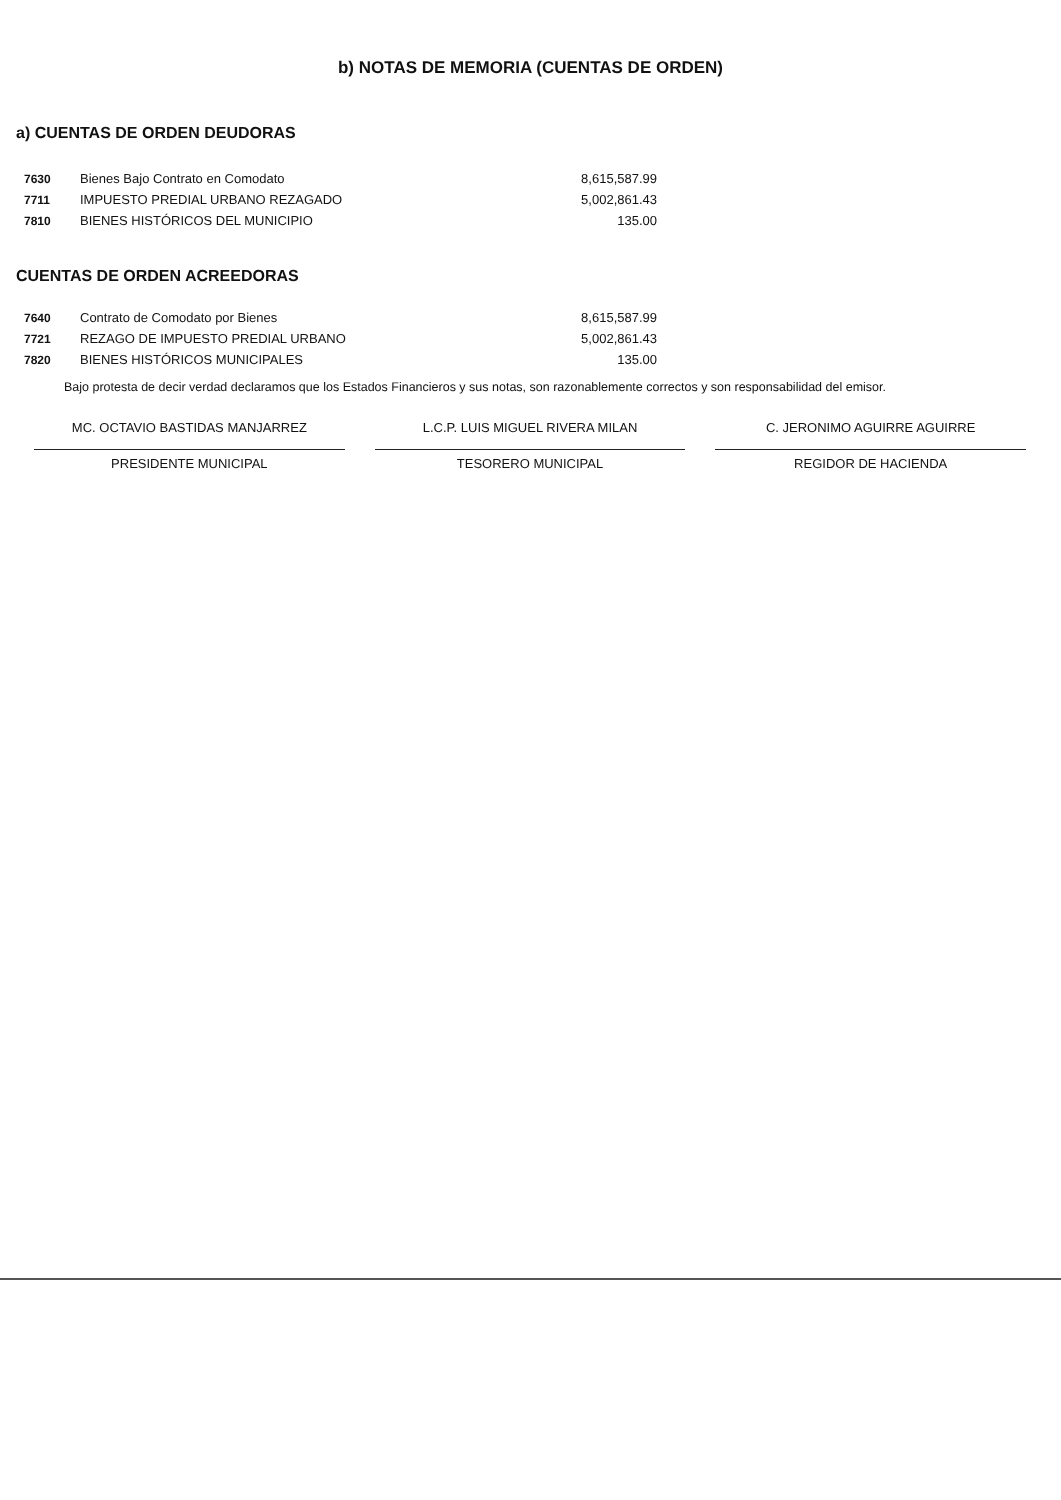b) NOTAS DE MEMORIA (CUENTAS DE ORDEN)
a) CUENTAS DE ORDEN DEUDORAS
| 7630 | Bienes Bajo Contrato en Comodato | 8,615,587.99 |
| 7711 | IMPUESTO PREDIAL URBANO REZAGADO | 5,002,861.43 |
| 7810 | BIENES HISTÓRICOS DEL MUNICIPIO | 135.00 |
CUENTAS DE ORDEN ACREEDORAS
| 7640 | Contrato de Comodato por Bienes | 8,615,587.99 |
| 7721 | REZAGO DE IMPUESTO PREDIAL URBANO | 5,002,861.43 |
| 7820 | BIENES HISTÓRICOS MUNICIPALES | 135.00 |
Bajo protesta de decir verdad declaramos que los Estados Financieros y sus notas, son razonablemente correctos y son responsabilidad del emisor.
MC. OCTAVIO BASTIDAS MANJARREZ
PRESIDENTE MUNICIPAL
L.C.P. LUIS MIGUEL RIVERA MILAN
TESORERO MUNICIPAL
C. JERONIMO AGUIRRE AGUIRRE
REGIDOR DE HACIENDA